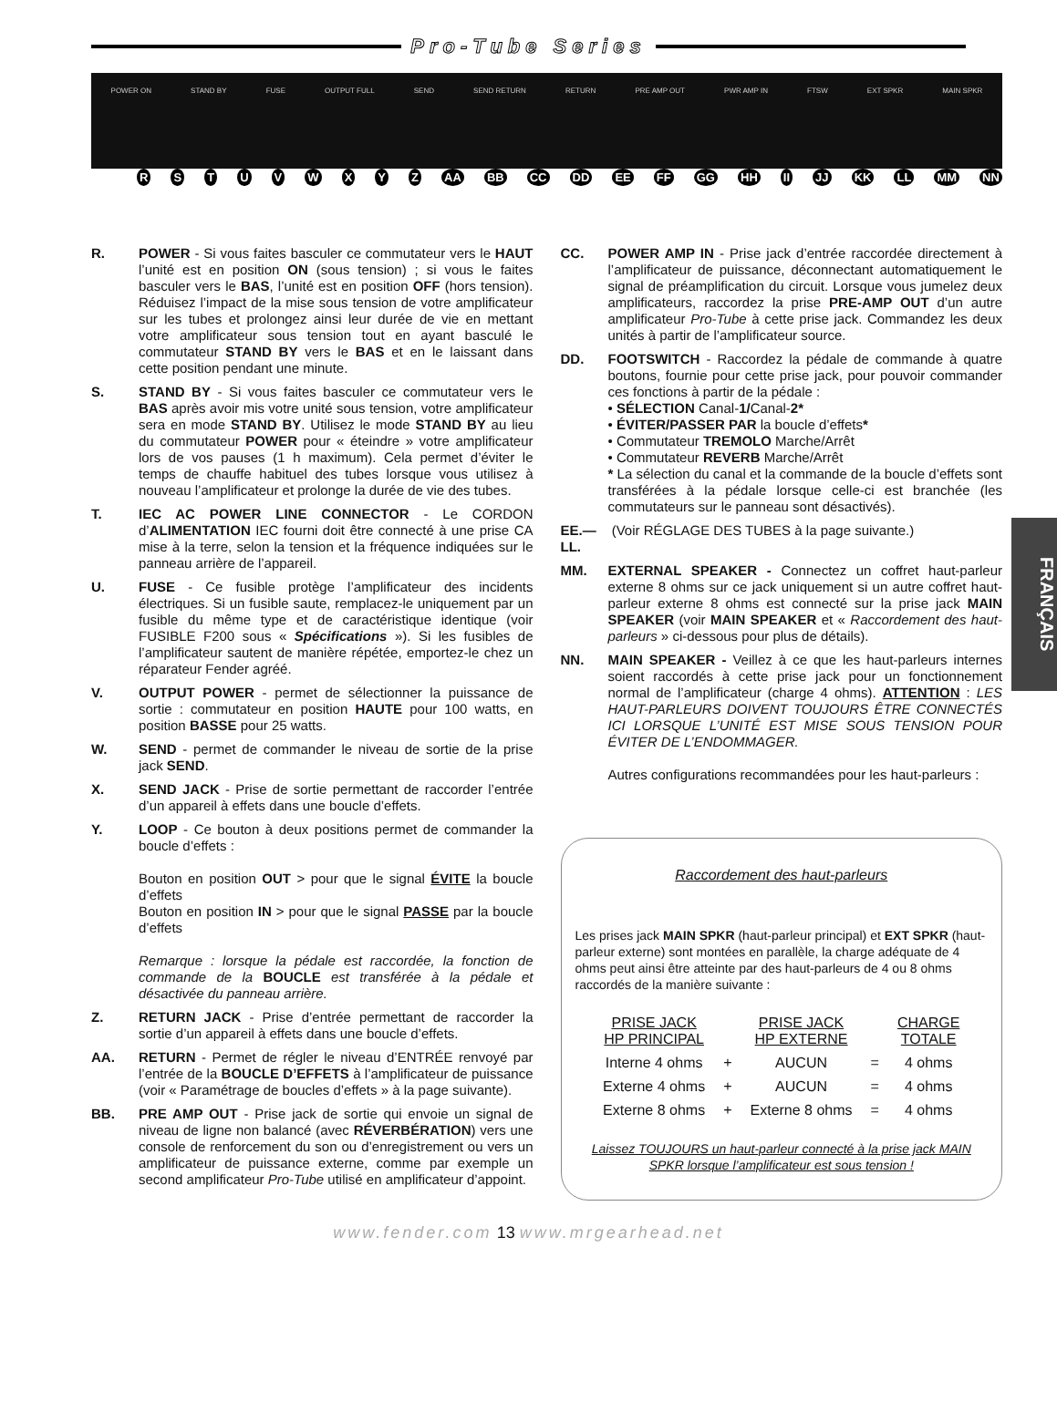Pro-Tube Series
POWER ON STAND BY FUSE OUTPUT FULL SEND SEND RETURN RETURN PRE AMP OUT PWR AMP IN FTSW EXT SPKR MAIN SPKR
RSTUVWXYZ AA BB CC DD EE FF GG HH II JJ KK LL MM NN
R. POWER - Si vous faites basculer ce commutateur vers le HAUT l’unité est en position ON (sous tension) ; si vous le faites basculer vers le BAS, l’unité est en position OFF (hors tension). Réduisez l’impact de la mise sous tension de votre amplificateur sur les tubes et prolongez ainsi leur durée de vie en mettant votre amplificateur sous tension tout en ayant basculé le commutateur STAND BY vers le BAS et en le laissant dans cette position pendant une minute.
S. STAND BY - Si vous faites basculer ce commutateur vers le BAS après avoir mis votre unité sous tension, votre amplificateur sera en mode STAND BY. Utilisez le mode STAND BY au lieu du commutateur POWER pour « éteindre » votre amplificateur lors de vos pauses (1 h maximum). Cela permet d’éviter le temps de chauffe habituel des tubes lorsque vous utilisez à nouveau l’amplificateur et prolonge la durée de vie des tubes.
T. IEC AC POWER LINE CONNECTOR - Le CORDON d’ALIMENTATION IEC fourni doit être connecté à une prise CA mise à la terre, selon la tension et la fréquence indiquées sur le panneau arrière de l’appareil.
U. FUSE - Ce fusible protège l’amplificateur des incidents électriques. Si un fusible saute, remplacez-le uniquement par un fusible du même type et de caractéristique identique (voir FUSIBLE F200 sous « Spécifications »). Si les fusibles de l’amplificateur sautent de manière répétée, emportez-le chez un réparateur Fender agréé.
V. OUTPUT POWER - permet de sélectionner la puissance de sortie : commutateur en position HAUTE pour 100 watts, en position BASSE pour 25 watts.
W. SEND - permet de commander le niveau de sortie de la prise jack SEND.
X. SEND JACK - Prise de sortie permettant de raccorder l’entrée d’un appareil à effets dans une boucle d’effets.
Y. LOOP - Ce bouton à deux positions permet de commander la boucle d’effets :
Bouton en position OUT > pour que le signal ÉVITE la boucle d’effets
Bouton en position IN > pour que le signal PASSE par la boucle d’effets
Remarque : lorsque la pédale est raccordée, la fonction de commande de la BOUCLE est transférée à la pédale et désactivée du panneau arrière.
Z. RETURN JACK - Prise d’entrée permettant de raccorder la sortie d’un appareil à effets dans une boucle d’effets.
AA. RETURN - Permet de régler le niveau d’ENTRÉE renvoyé par l’entrée de la BOUCLE D’EFFETS à l’amplificateur de puissance (voir « Paramétrage de boucles d’effets » à la page suivante).
BB. PRE AMP OUT - Prise jack de sortie qui envoie un signal de niveau de ligne non balancé (avec RÉVERBÉRATION) vers une console de renforcement du son ou d’enregistrement ou vers un amplificateur de puissance externe, comme par exemple un second amplificateur Pro-Tube utilisé en amplificateur d’appoint.
CC. POWER AMP IN - Prise jack d’entrée raccordée directement à l’amplificateur de puissance, déconnectant automatiquement le signal de préamplification du circuit. Lorsque vous jumelez deux amplificateurs, raccordez la prise PRE-AMP OUT d’un autre amplificateur Pro-Tube à cette prise jack. Commandez les deux unités à partir de l’amplificateur source.
DD. FOOTSWITCH - Raccordez la pédale de commande à quatre boutons, fournie pour cette prise jack, pour pouvoir commander ces fonctions à partir de la pédale :
• SÉLECTION Canal-1/Canal-2*
• ÉVITER/PASSER PAR la boucle d’effets*
• Commutateur TREMOLO Marche/Arrêt
• Commutateur REVERB Marche/Arrêt
* La sélection du canal et la commande de la boucle d’effets sont transférées à la pédale lorsque celle-ci est branchée (les commutateurs sur le panneau sont désactivés).
EE.—LL.
(Voir RÉGLAGE DES TUBES à la page suivante.)
MM. EXTERNAL SPEAKER - Connectez un coffret haut-parleur externe 8 ohms sur ce jack uniquement si un autre coffret haut-parleur externe 8 ohms est connecté sur la prise jack MAIN SPEAKER (voir MAIN SPEAKER et « Raccordement des haut-parleurs » ci-dessous pour plus de détails).
NN. MAIN SPEAKER - Veillez à ce que les haut-parleurs internes soient raccordés à cette prise jack pour un fonctionnement normal de l’amplificateur (charge 4 ohms). ATTENTION : LES HAUT-PARLEURS DOIVENT TOUJOURS ÊTRE CONNECTÉS ICI LORSQUE L’UNITÉ EST MISE SOUS TENSION POUR ÉVITER DE L’ENDOMMAGER.
Autres configurations recommandées pour les haut-parleurs :
Raccordement des haut-parleurs
Les prises jack MAIN SPKR (haut-parleur principal) et EXT SPKR (haut-parleur externe) sont montées en parallèle, la charge adéquate de 4 ohms peut ainsi être atteinte par des haut-parleurs de 4 ou 8 ohms raccordés de la manière suivante :
| PRISE JACK HP PRINCIPAL | | PRISE JACK HP EXTERNE | | CHARGE TOTALE |
| --- | --- | --- | --- | --- |
| Interne 4 ohms | + | AUCUN | = | 4 ohms |
| Externe 4 ohms | + | AUCUN | = | 4 ohms |
| Externe 8 ohms | + | Externe 8 ohms | = | 4 ohms |
Laissez TOUJOURS un haut-parleur connecté à la prise jack MAIN SPKR lorsque l’amplificateur est sous tension !
FRANÇAIS
www.fender.com 13 www.mrgearhead.net